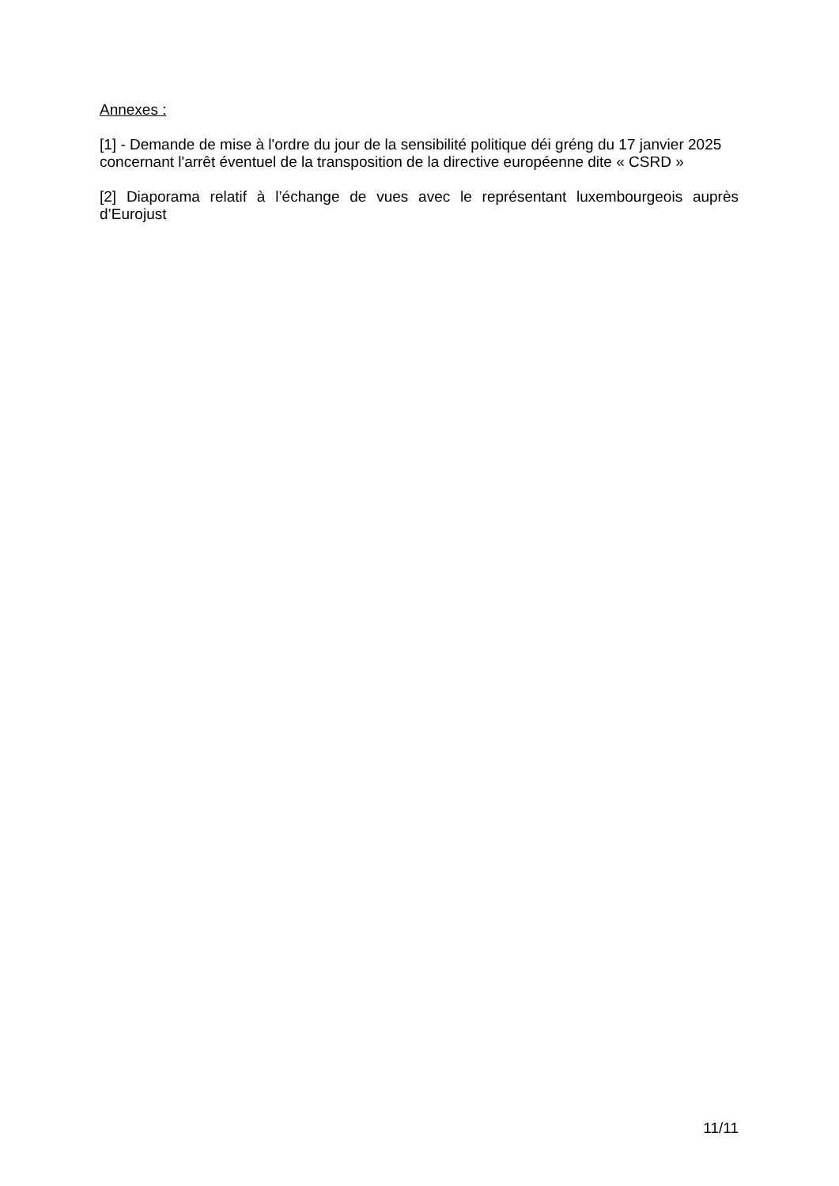Annexes :
[1] - Demande de mise à l'ordre du jour de la sensibilité politique déi gréng du 17 janvier 2025 concernant l'arrêt éventuel de la transposition de la directive européenne dite « CSRD »
[2] Diaporama relatif à l’échange de vues avec le représentant luxembourgeois auprès d’Eurojust
11/11